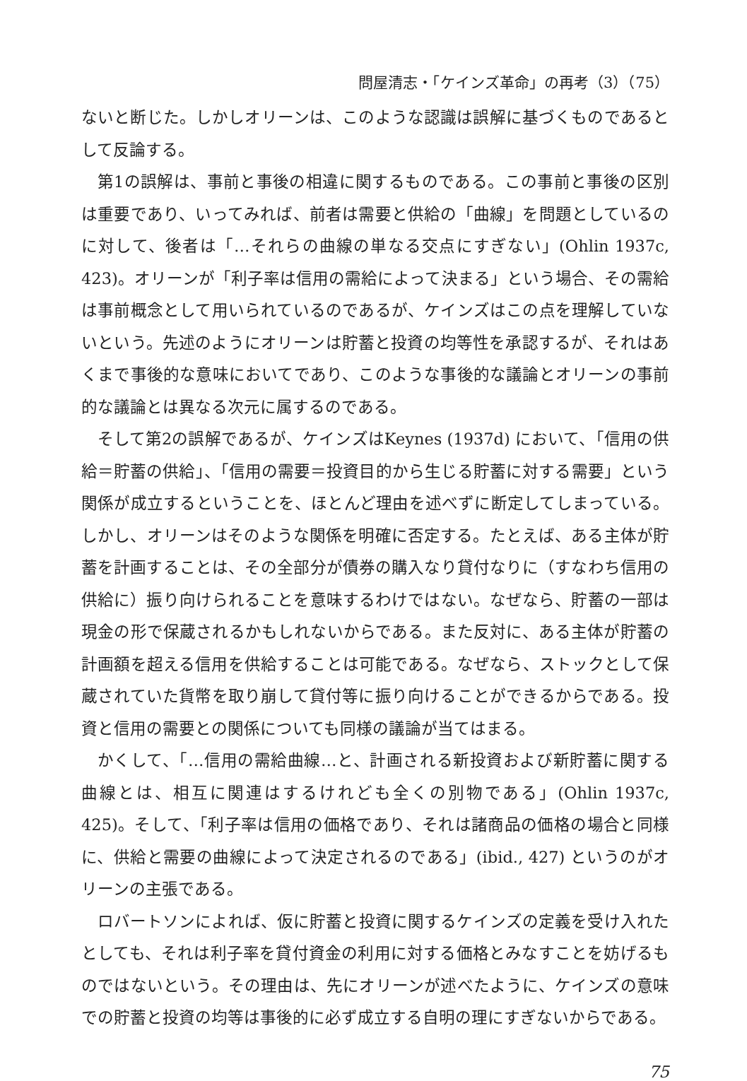問屋清志・「ケインズ革命」の再考（3）（75）
ないと断じた。しかしオリーンは、このような認識は誤解に基づくものであるとして反論する。
第1の誤解は、事前と事後の相違に関するものである。この事前と事後の区別は重要であり、いってみれば、前者は需要と供給の「曲線」を問題としているのに対して、後者は「…それらの曲線の単なる交点にすぎない」(Ohlin 1937c, 423)。オリーンが「利子率は信用の需給によって決まる」という場合、その需給は事前概念として用いられているのであるが、ケインズはこの点を理解していないという。先述のようにオリーンは貯蓄と投資の均等性を承認するが、それはあくまで事後的な意味においてであり、このような事後的な議論とオリーンの事前的な議論とは異なる次元に属するのである。
そして第2の誤解であるが、ケインズはKeynes (1937d) において、「信用の供給＝貯蓄の供給」、「信用の需要＝投資目的から生じる貯蓄に対する需要」という関係が成立するということを、ほとんど理由を述べずに断定してしまっている。しかし、オリーンはそのような関係を明確に否定する。たとえば、ある主体が貯蓄を計画することは、その全部分が債券の購入なり貸付なりに（すなわち信用の供給に）振り向けられることを意味するわけではない。なぜなら、貯蓄の一部は現金の形で保蔵されるかもしれないからである。また反対に、ある主体が貯蓄の計画額を超える信用を供給することは可能である。なぜなら、ストックとして保蔵されていた貨幣を取り崩して貸付等に振り向けることができるからである。投資と信用の需要との関係についても同様の議論が当てはまる。
かくして、「…信用の需給曲線…と、計画される新投資および新貯蓄に関する曲線とは、相互に関連はするけれども全くの別物である」(Ohlin 1937c, 425)。そして、「利子率は信用の価格であり、それは諸商品の価格の場合と同様に、供給と需要の曲線によって決定されるのである」(ibid., 427) というのがオリーンの主張である。
ロバートソンによれば、仮に貯蓄と投資に関するケインズの定義を受け入れたとしても、それは利子率を貸付資金の利用に対する価格とみなすことを妨げるものではないという。その理由は、先にオリーンが述べたように、ケインズの意味での貯蓄と投資の均等は事後的に必ず成立する自明の理にすぎないからである。
75